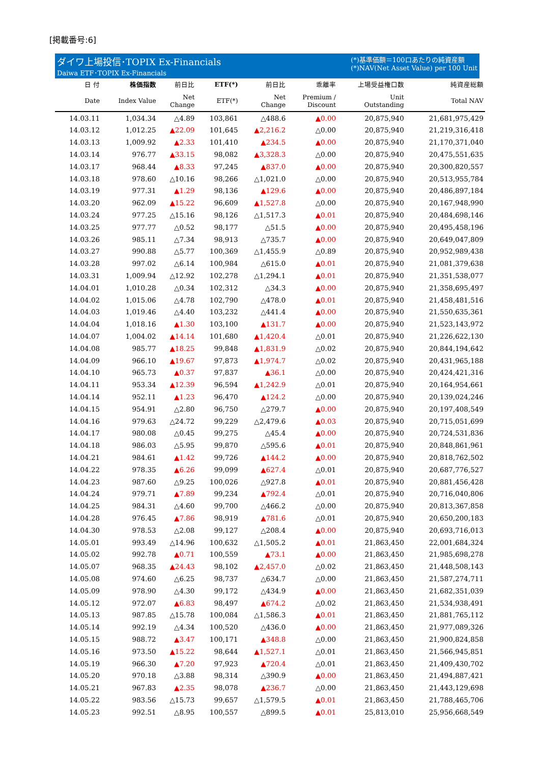[掲載番号:6]
ダイワ上場投信･TOPIX Ex-Financials
Daiwa ETF･TOPIX Ex-Financials
(*)基準価額＝100口あたりの純資産額
(*)NAV(Net Asset Value) per 100 Unit
| 日 付 | 株価指数 | 前日比 | ETF(*) | 前日比 | 乖離率 | 上場受益権口数 | 純資産総額 |
| --- | --- | --- | --- | --- | --- | --- | --- |
| Date | Index Value | Net Change | ETF(*) | Net Change | Premium / Discount | Unit Outstanding | Total NAV |
| 14.03.11 | 1,034.34 | △4.89 | 103,861 | △488.6 | ▲0.00 | 20,875,940 | 21,681,975,429 |
| 14.03.12 | 1,012.25 | ▲22.09 | 101,645 | ▲2,216.2 | △0.00 | 20,875,940 | 21,219,316,418 |
| 14.03.13 | 1,009.92 | ▲2.33 | 101,410 | ▲234.5 | ▲0.00 | 20,875,940 | 21,170,371,040 |
| 14.03.14 | 976.77 | ▲33.15 | 98,082 | ▲3,328.3 | △0.00 | 20,875,940 | 20,475,551,635 |
| 14.03.17 | 968.44 | ▲8.33 | 97,245 | ▲837.0 | ▲0.00 | 20,875,940 | 20,300,820,557 |
| 14.03.18 | 978.60 | △10.16 | 98,266 | △1,021.0 | △0.00 | 20,875,940 | 20,513,955,784 |
| 14.03.19 | 977.31 | ▲1.29 | 98,136 | ▲129.6 | ▲0.00 | 20,875,940 | 20,486,897,184 |
| 14.03.20 | 962.09 | ▲15.22 | 96,609 | ▲1,527.8 | △0.00 | 20,875,940 | 20,167,948,990 |
| 14.03.24 | 977.25 | △15.16 | 98,126 | △1,517.3 | ▲0.01 | 20,875,940 | 20,484,698,146 |
| 14.03.25 | 977.77 | △0.52 | 98,177 | △51.5 | ▲0.00 | 20,875,940 | 20,495,458,196 |
| 14.03.26 | 985.11 | △7.34 | 98,913 | △735.7 | ▲0.00 | 20,875,940 | 20,649,047,809 |
| 14.03.27 | 990.88 | △5.77 | 100,369 | △1,455.9 | △0.89 | 20,875,940 | 20,952,989,438 |
| 14.03.28 | 997.02 | △6.14 | 100,984 | △615.0 | ▲0.01 | 20,875,940 | 21,081,379,638 |
| 14.03.31 | 1,009.94 | △12.92 | 102,278 | △1,294.1 | ▲0.01 | 20,875,940 | 21,351,538,077 |
| 14.04.01 | 1,010.28 | △0.34 | 102,312 | △34.3 | ▲0.00 | 20,875,940 | 21,358,695,497 |
| 14.04.02 | 1,015.06 | △4.78 | 102,790 | △478.0 | ▲0.01 | 20,875,940 | 21,458,481,516 |
| 14.04.03 | 1,019.46 | △4.40 | 103,232 | △441.4 | ▲0.00 | 20,875,940 | 21,550,635,361 |
| 14.04.04 | 1,018.16 | ▲1.30 | 103,100 | ▲131.7 | ▲0.00 | 20,875,940 | 21,523,143,972 |
| 14.04.07 | 1,004.02 | ▲14.14 | 101,680 | ▲1,420.4 | △0.01 | 20,875,940 | 21,226,622,130 |
| 14.04.08 | 985.77 | ▲18.25 | 99,848 | ▲1,831.9 | △0.02 | 20,875,940 | 20,844,194,642 |
| 14.04.09 | 966.10 | ▲19.67 | 97,873 | ▲1,974.7 | △0.02 | 20,875,940 | 20,431,965,188 |
| 14.04.10 | 965.73 | ▲0.37 | 97,837 | ▲36.1 | △0.00 | 20,875,940 | 20,424,421,316 |
| 14.04.11 | 953.34 | ▲12.39 | 96,594 | ▲1,242.9 | △0.01 | 20,875,940 | 20,164,954,661 |
| 14.04.14 | 952.11 | ▲1.23 | 96,470 | ▲124.2 | △0.00 | 20,875,940 | 20,139,024,246 |
| 14.04.15 | 954.91 | △2.80 | 96,750 | △279.7 | ▲0.00 | 20,875,940 | 20,197,408,549 |
| 14.04.16 | 979.63 | △24.72 | 99,229 | △2,479.6 | ▲0.03 | 20,875,940 | 20,715,051,699 |
| 14.04.17 | 980.08 | △0.45 | 99,275 | △45.4 | ▲0.00 | 20,875,940 | 20,724,531,836 |
| 14.04.18 | 986.03 | △5.95 | 99,870 | △595.6 | ▲0.01 | 20,875,940 | 20,848,861,961 |
| 14.04.21 | 984.61 | ▲1.42 | 99,726 | ▲144.2 | ▲0.00 | 20,875,940 | 20,818,762,502 |
| 14.04.22 | 978.35 | ▲6.26 | 99,099 | ▲627.4 | △0.01 | 20,875,940 | 20,687,776,527 |
| 14.04.23 | 987.60 | △9.25 | 100,026 | △927.8 | ▲0.01 | 20,875,940 | 20,881,456,428 |
| 14.04.24 | 979.71 | ▲7.89 | 99,234 | ▲792.4 | △0.01 | 20,875,940 | 20,716,040,806 |
| 14.04.25 | 984.31 | △4.60 | 99,700 | △466.2 | △0.00 | 20,875,940 | 20,813,367,858 |
| 14.04.28 | 976.45 | ▲7.86 | 98,919 | ▲781.6 | △0.01 | 20,875,940 | 20,650,200,183 |
| 14.04.30 | 978.53 | △2.08 | 99,127 | △208.4 | ▲0.00 | 20,875,940 | 20,693,716,013 |
| 14.05.01 | 993.49 | △14.96 | 100,632 | △1,505.2 | ▲0.01 | 21,863,450 | 22,001,684,324 |
| 14.05.02 | 992.78 | ▲0.71 | 100,559 | ▲73.1 | ▲0.00 | 21,863,450 | 21,985,698,278 |
| 14.05.07 | 968.35 | ▲24.43 | 98,102 | ▲2,457.0 | △0.02 | 21,863,450 | 21,448,508,143 |
| 14.05.08 | 974.60 | △6.25 | 98,737 | △634.7 | △0.00 | 21,863,450 | 21,587,274,711 |
| 14.05.09 | 978.90 | △4.30 | 99,172 | △434.9 | ▲0.00 | 21,863,450 | 21,682,351,039 |
| 14.05.12 | 972.07 | ▲6.83 | 98,497 | ▲674.2 | △0.02 | 21,863,450 | 21,534,938,491 |
| 14.05.13 | 987.85 | △15.78 | 100,084 | △1,586.3 | ▲0.01 | 21,863,450 | 21,881,765,112 |
| 14.05.14 | 992.19 | △4.34 | 100,520 | △436.0 | ▲0.00 | 21,863,450 | 21,977,089,326 |
| 14.05.15 | 988.72 | ▲3.47 | 100,171 | ▲348.8 | △0.00 | 21,863,450 | 21,900,824,858 |
| 14.05.16 | 973.50 | ▲15.22 | 98,644 | ▲1,527.1 | △0.01 | 21,863,450 | 21,566,945,851 |
| 14.05.19 | 966.30 | ▲7.20 | 97,923 | ▲720.4 | △0.01 | 21,863,450 | 21,409,430,702 |
| 14.05.20 | 970.18 | △3.88 | 98,314 | △390.9 | ▲0.00 | 21,863,450 | 21,494,887,421 |
| 14.05.21 | 967.83 | ▲2.35 | 98,078 | ▲236.7 | △0.00 | 21,863,450 | 21,443,129,698 |
| 14.05.22 | 983.56 | △15.73 | 99,657 | △1,579.5 | ▲0.01 | 21,863,450 | 21,788,465,706 |
| 14.05.23 | 992.51 | △8.95 | 100,557 | △899.5 | ▲0.01 | 25,813,010 | 25,956,668,549 |